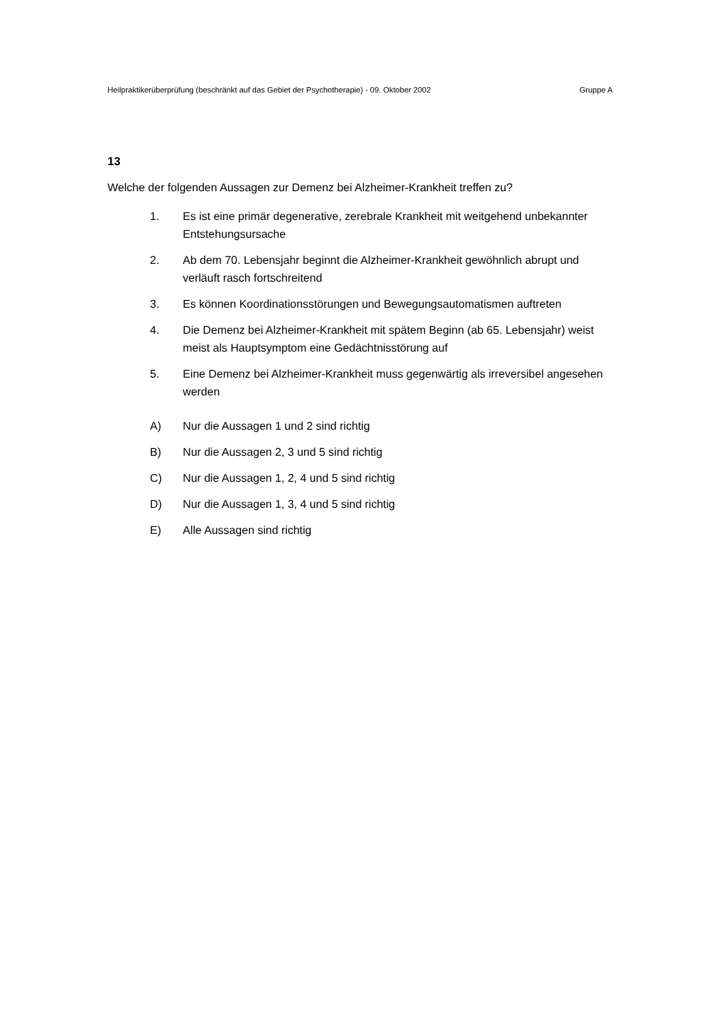Heilpraktikerüberprüfung (beschränkt auf das Gebiet der Psychotherapie) - 09. Oktober 2002 Gruppe A
13
Welche der folgenden Aussagen zur Demenz bei Alzheimer-Krankheit treffen zu?
1. Es ist eine primär degenerative, zerebrale Krankheit mit weitgehend unbekannter Entstehungsursache
2. Ab dem 70. Lebensjahr beginnt die Alzheimer-Krankheit gewöhnlich abrupt und verläuft rasch fortschreitend
3. Es können Koordinationsstörungen und Bewegungsautomatismen auftreten
4. Die Demenz bei Alzheimer-Krankheit mit spätem Beginn (ab 65. Lebensjahr) weist meist als Hauptsymptom eine Gedächtnisstörung auf
5. Eine Demenz bei Alzheimer-Krankheit muss gegenwärtig als irreversibel angesehen werden
A) Nur die Aussagen 1 und 2 sind richtig
B) Nur die Aussagen 2, 3 und 5 sind richtig
C) Nur die Aussagen 1, 2, 4 und 5 sind richtig
D) Nur die Aussagen 1, 3, 4 und 5 sind richtig
E) Alle Aussagen sind richtig